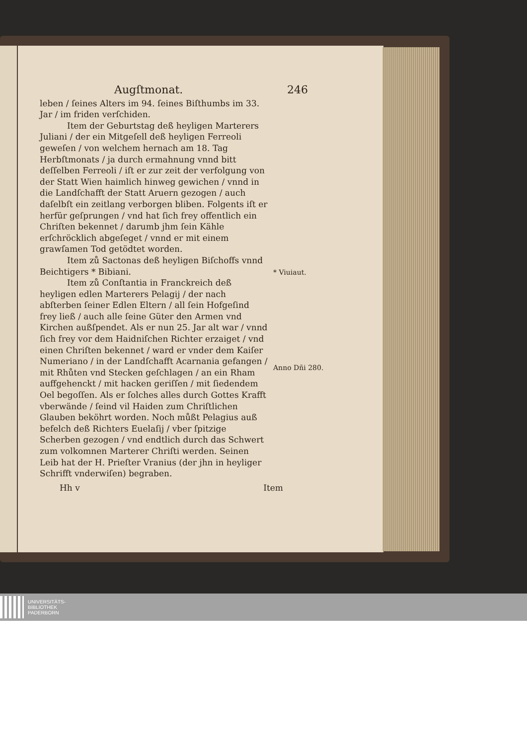Augſtmonat. 246
leben / ſeines Alters im 94. ſeines Biſthumbs im 33. Jar / im friden verſchiden.
Item der Geburtstag deß heyligen Marterers Juliani / der ein Mitgeſell deß heyligen Ferreoli geweſen / von welchem hernach am 18. Tag Herbſtmonats / ja durch ermahnung vnnd bitt deſſelben Ferreoli / iſt er zur zeit der verfolgung von der Statt Wien haimlich hinweg gewichen / vnnd in die Landſchafft der Statt Aruern gezogen / auch daſelbſt ein zeitlang verborgen bliben. Folgents iſt er herfür geſprungen / vnd hat ſich frey offentlich ein Chriſten bekennet / darumb jhm ſein Kähle erſchröcklich abgeſeget / vnnd er mit einem grawſamen Tod getödtet worden.
Item zů Sactonas deß heyligen Biſchoffs vnnd Beichtigers * Bibiani.
Item zů Conſtantia in Franckreich deß heyligen edlen Marterers Pelagij / der nach abſterben ſeiner Edlen Eltern / all ſein Hofgeſind frey ließ / auch alle ſeine Güter den Armen vnd Kirchen außſpendet. Als er nun 25. Jar alt war / vnnd ſich frey vor dem Haidniſchen Richter erzaiget / vnd einen Chriſten bekennet / ward er vnder dem Kaiſer Numeriano / in der Landſchafft Acarnania gefangen / mit Rhůten vnd Stecken geſchlagen / an ein Rham auffgehenckt / mit hacken geriſſen / mit ſiedendem Oel begoſſen. Als er ſolches alles durch Gottes Krafft vberwände / ſeind vil Haiden zum Chriſtlichen Glauben beköhrt worden. Noch můßt Pelagius auß befelch deß Richters Euelaſij / vber ſpitzige Scherben gezogen / vnd endtlich durch das Schwert zum volkomnen Marterer Chriſti werden. Seinen Leib hat der H. Prieſter Vranius (der jhn in heyliger Schrifft vnderwiſen) begraben.
* Viuiaut.
Anno Dñi 280.
Hh v Item
UNIVERSITÄTS-
BIBLIOTHEK
PADERBORN